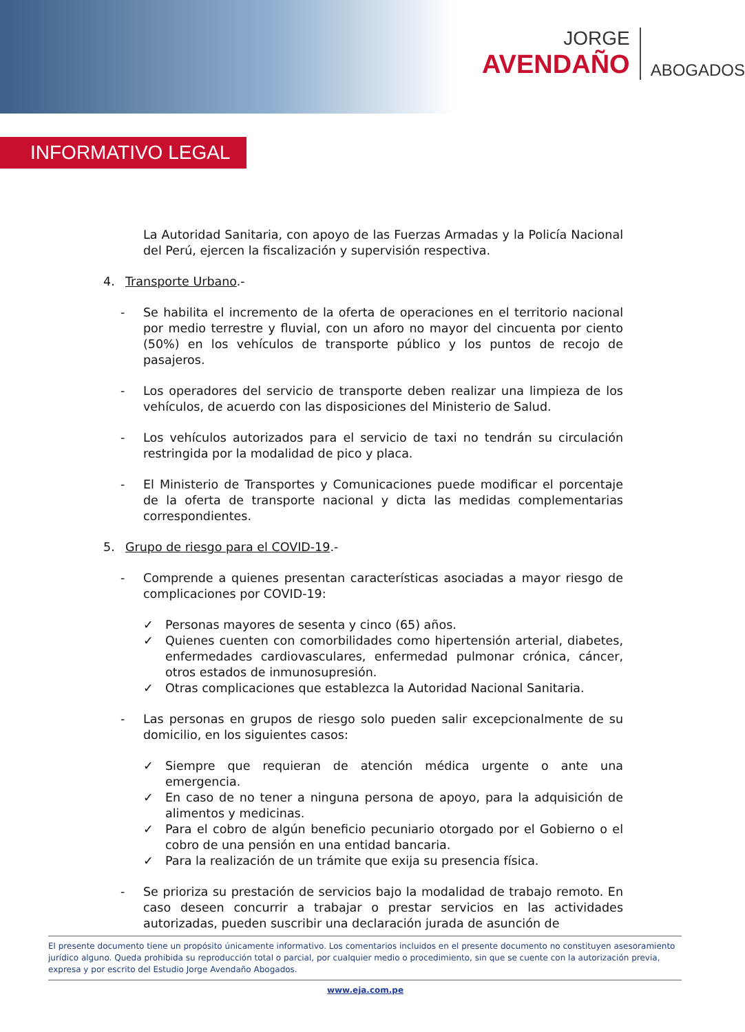JORGE
AVENDAÑO
ABOGADOS
INFORMATIVO LEGAL
La Autoridad Sanitaria, con apoyo de las Fuerzas Armadas y la Policía Nacional del Perú, ejercen la fiscalización y supervisión respectiva.
4. Transporte Urbano.-
- Se habilita el incremento de la oferta de operaciones en el territorio nacional por medio terrestre y fluvial, con un aforo no mayor del cincuenta por ciento (50%) en los vehículos de transporte público y los puntos de recojo de pasajeros.
- Los operadores del servicio de transporte deben realizar una limpieza de los vehículos, de acuerdo con las disposiciones del Ministerio de Salud.
- Los vehículos autorizados para el servicio de taxi no tendrán su circulación restringida por la modalidad de pico y placa.
- El Ministerio de Transportes y Comunicaciones puede modificar el porcentaje de la oferta de transporte nacional y dicta las medidas complementarias correspondientes.
5. Grupo de riesgo para el COVID-19.-
- Comprende a quienes presentan características asociadas a mayor riesgo de complicaciones por COVID-19:
✓ Personas mayores de sesenta y cinco (65) años.
✓ Quienes cuenten con comorbilidades como hipertensión arterial, diabetes, enfermedades cardiovasculares, enfermedad pulmonar crónica, cáncer, otros estados de inmunosupresión.
✓ Otras complicaciones que establezca la Autoridad Nacional Sanitaria.
- Las personas en grupos de riesgo solo pueden salir excepcionalmente de su domicilio, en los siguientes casos:
✓ Siempre que requieran de atención médica urgente o ante una emergencia.
✓ En caso de no tener a ninguna persona de apoyo, para la adquisición de alimentos y medicinas.
✓ Para el cobro de algún beneficio pecuniario otorgado por el Gobierno o el cobro de una pensión en una entidad bancaria.
✓ Para la realización de un trámite que exija su presencia física.
- Se prioriza su prestación de servicios bajo la modalidad de trabajo remoto. En caso deseen concurrir a trabajar o prestar servicios en las actividades autorizadas, pueden suscribir una declaración jurada de asunción de
El presente documento tiene un propósito únicamente informativo. Los comentarios incluidos en el presente documento no constituyen asesoramiento jurídico alguno. Queda prohibida su reproducción total o parcial, por cualquier medio o procedimiento, sin que se cuente con la autorización previa, expresa y por escrito del Estudio Jorge Avendaño Abogados.
www.eja.com.pe